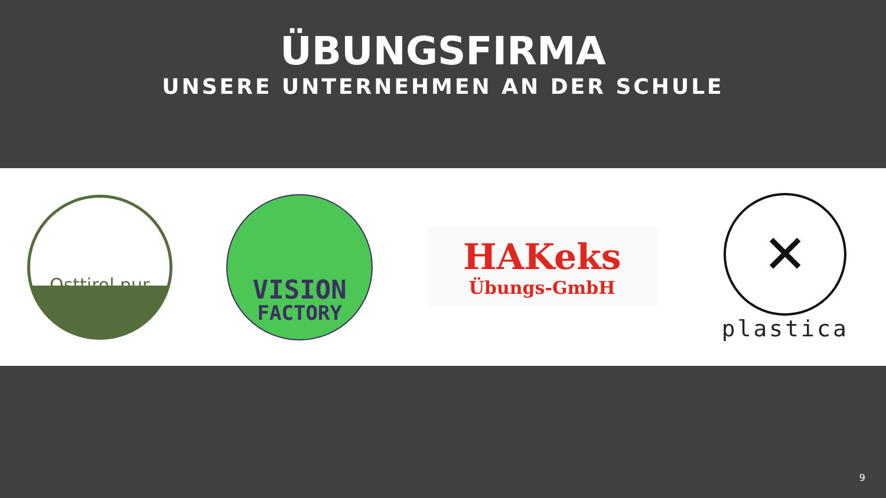ÜBUNGSFIRMA
UNSERE UNTERNEHMEN AN DER SCHULE
Osttirol pur
VISION
FACTORY
HAKeks
Übungs-GmbH
✕
plastica
9